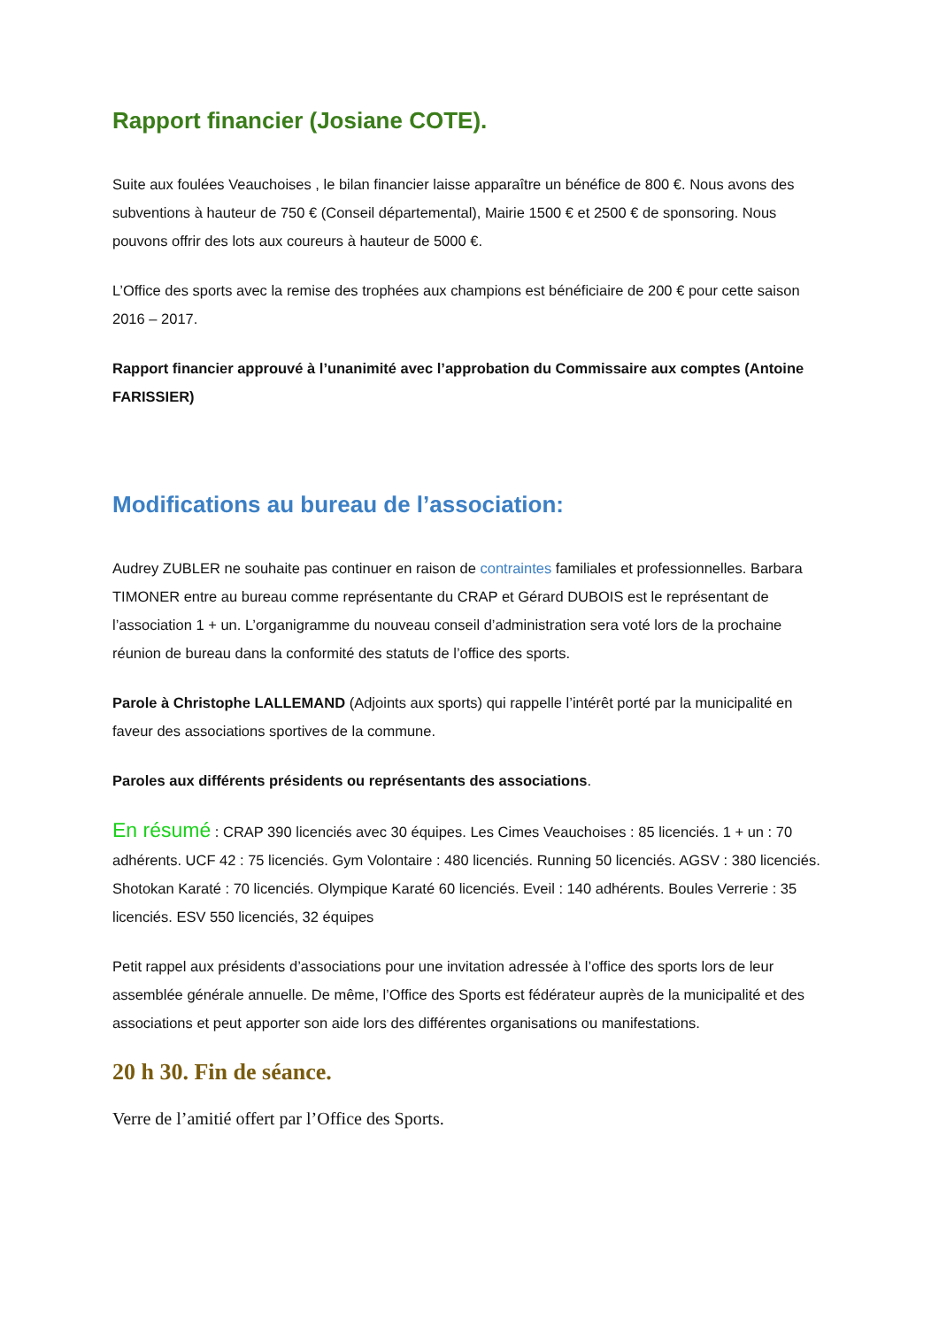Rapport financier (Josiane COTE).
Suite aux foulées Veauchoises , le bilan financier laisse apparaître un bénéfice de 800 €. Nous avons des subventions à hauteur de 750 € (Conseil départemental), Mairie 1500 € et 2500 € de sponsoring. Nous pouvons offrir des lots aux coureurs à hauteur de 5000 €.
L’Office des sports avec la remise des trophées aux champions est bénéficiaire de 200 € pour cette saison 2016 – 2017.
Rapport financier approuvé à l’unanimité avec l’approbation du Commissaire aux comptes (Antoine FARISSIER)
Modifications au bureau de l’association:
Audrey ZUBLER ne souhaite pas continuer en raison de contraintes familiales et professionnelles. Barbara TIMONER entre au bureau comme représentante du CRAP et Gérard DUBOIS est le représentant de l’association 1 + un. L’organigramme du nouveau conseil d’administration sera voté lors de la prochaine réunion de bureau dans la conformité des statuts de l’office des sports.
Parole à Christophe LALLEMAND (Adjoints aux sports) qui rappelle l’intérêt porté par la municipalité en faveur des associations sportives de la commune.
Paroles aux différents présidents ou représentants des associations.
En résumé : CRAP 390 licenciés avec 30 équipes. Les Cimes Veauchoises : 85 licenciés. 1 + un : 70 adhérents. UCF 42 : 75 licenciés. Gym Volontaire : 480 licenciés. Running 50 licenciés. AGSV : 380 licenciés. Shotokan Karaté : 70 licenciés. Olympique Karaté 60 licenciés. Eveil : 140 adhérents. Boules Verrerie : 35 licenciés. ESV 550 licenciés, 32 équipes
Petit rappel aux présidents d’associations pour une invitation adressée à l’office des sports lors de leur assemblée générale annuelle. De même, l’Office des Sports est fédérateur auprès de la municipalité et des associations et peut apporter son aide lors des différentes organisations ou manifestations.
20 h 30. Fin de séance.
Verre de l’amitié offert par l’Office des Sports.